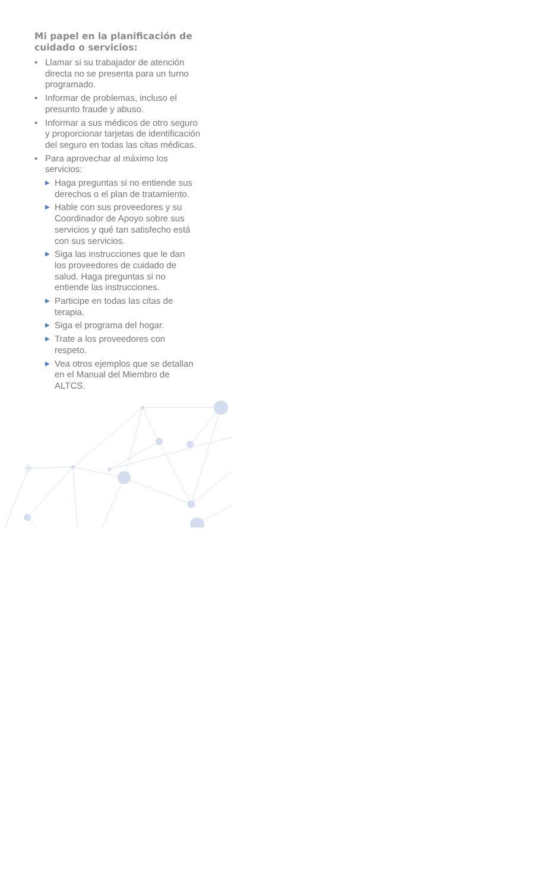Mi papel en la planificación de cuidado o servicios:
• Llamar si su trabajador de atención directa no se presenta para un turno programado.
• Informar de problemas, incluso el presunto fraude y abuso.
• Informar a sus médicos de otro seguro y proporcionar tarjetas de identificación del seguro en todas las citas médicas.
• Para aprovechar al máximo los servicios:
▶ Haga preguntas si no entiende sus derechos o el plan de tratamiento.
▶ Hable con sus proveedores y su Coordinador de Apoyo sobre sus servicios y qué tan satisfecho está con sus servicios.
▶ Siga las instrucciones que le dan los proveedores de cuidado de salud. Haga preguntas si no entiende las instrucciones.
▶ Participe en todas las citas de terapia.
▶ Siga el programa del hogar.
▶ Trate a los proveedores con respeto.
▶ Vea otros ejemplos que se detallan en el Manual del Miembro de ALTCS.